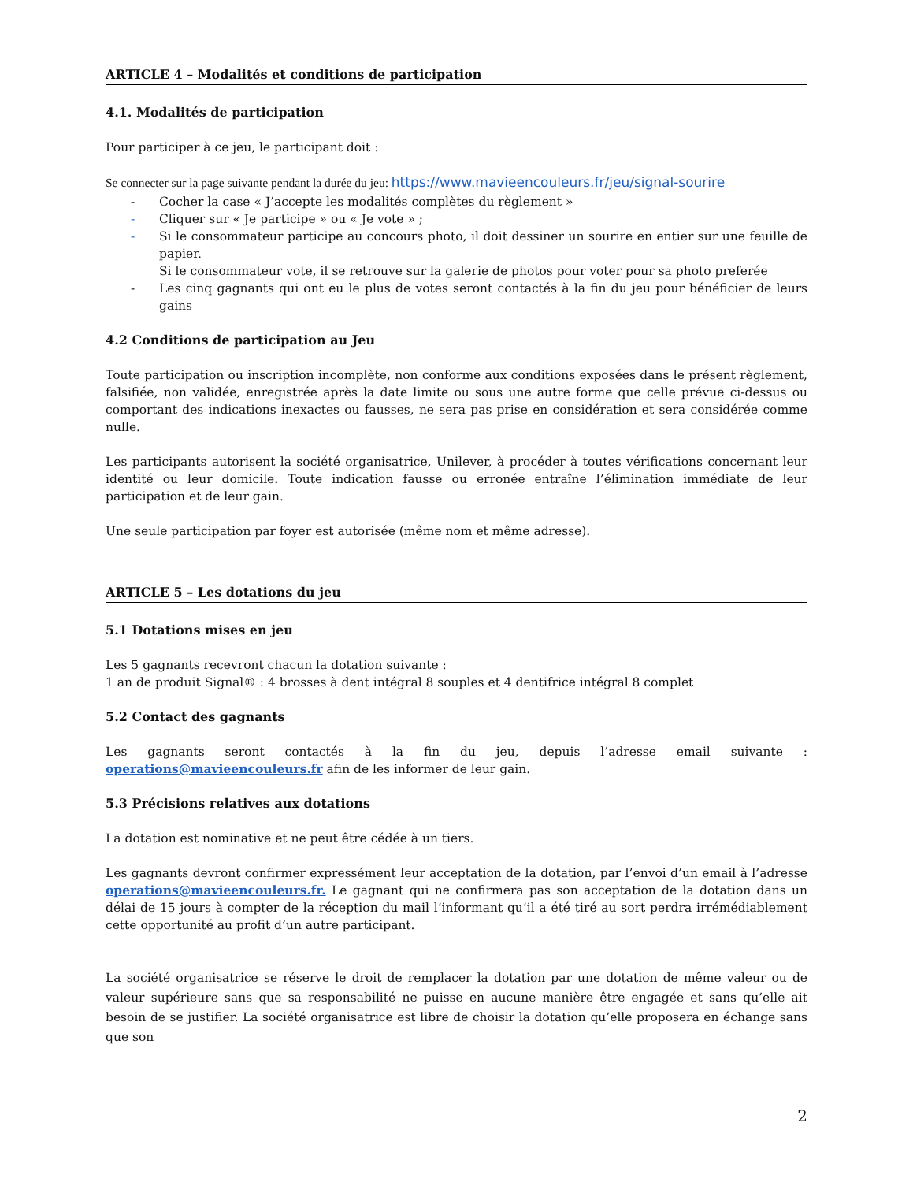ARTICLE 4 – Modalités et conditions de participation
4.1. Modalités de participation
Pour participer à ce jeu, le participant doit :
Se connecter sur la page suivante pendant la durée du jeu: https://www.mavieencouleurs.fr/jeu/signal-sourire
- Cocher la case « J’accepte les modalités complètes du règlement »
- Cliquer sur « Je participe » ou « Je vote » ;
- Si le consommateur participe au concours photo, il doit dessiner un sourire en entier sur une feuille de papier.
Si le consommateur vote, il se retrouve sur la galerie de photos pour voter pour sa photo preferée
- Les cinq gagnants qui ont eu le plus de votes seront contactés à la fin du jeu pour bénéficier de leurs gains
4.2 Conditions de participation au Jeu
Toute participation ou inscription incomplète, non conforme aux conditions exposées dans le présent règlement, falsifiée, non validée, enregistrée après la date limite ou sous une autre forme que celle prévue ci-dessus ou comportant des indications inexactes ou fausses, ne sera pas prise en considération et sera considérée comme nulle.
Les participants autorisent la société organisatrice, Unilever, à procéder à toutes vérifications concernant leur identité ou leur domicile. Toute indication fausse ou erronée entraîne l’élimination immédiate de leur participation et de leur gain.
Une seule participation par foyer est autorisée (même nom et même adresse).
ARTICLE 5 – Les dotations du jeu
5.1 Dotations mises en jeu
Les 5 gagnants recevront chacun la dotation suivante :
1 an de produit Signal® : 4 brosses à dent intégral 8 souples et 4 dentifrice intégral 8 complet
5.2 Contact des gagnants
Les gagnants seront contactés à la fin du jeu, depuis l’adresse email suivante : operations@mavieencouleurs.fr afin de les informer de leur gain.
5.3 Précisions relatives aux dotations
La dotation est nominative et ne peut être cédée à un tiers.
Les gagnants devront confirmer expressément leur acceptation de la dotation, par l’envoi d’un email à l’adresse operations@mavieencouleurs.fr. Le gagnant qui ne confirmera pas son acceptation de la dotation dans un délai de 15 jours à compter de la réception du mail l’informant qu’il a été tiré au sort perdra irrémédiablement cette opportunité au profit d’un autre participant.
La société organisatrice se réserve le droit de remplacer la dotation par une dotation de même valeur ou de valeur supérieure sans que sa responsabilité ne puisse en aucune manière être engagée et sans qu’elle ait besoin de se justifier. La société organisatrice est libre de choisir la dotation qu’elle proposera en échange sans que son
2